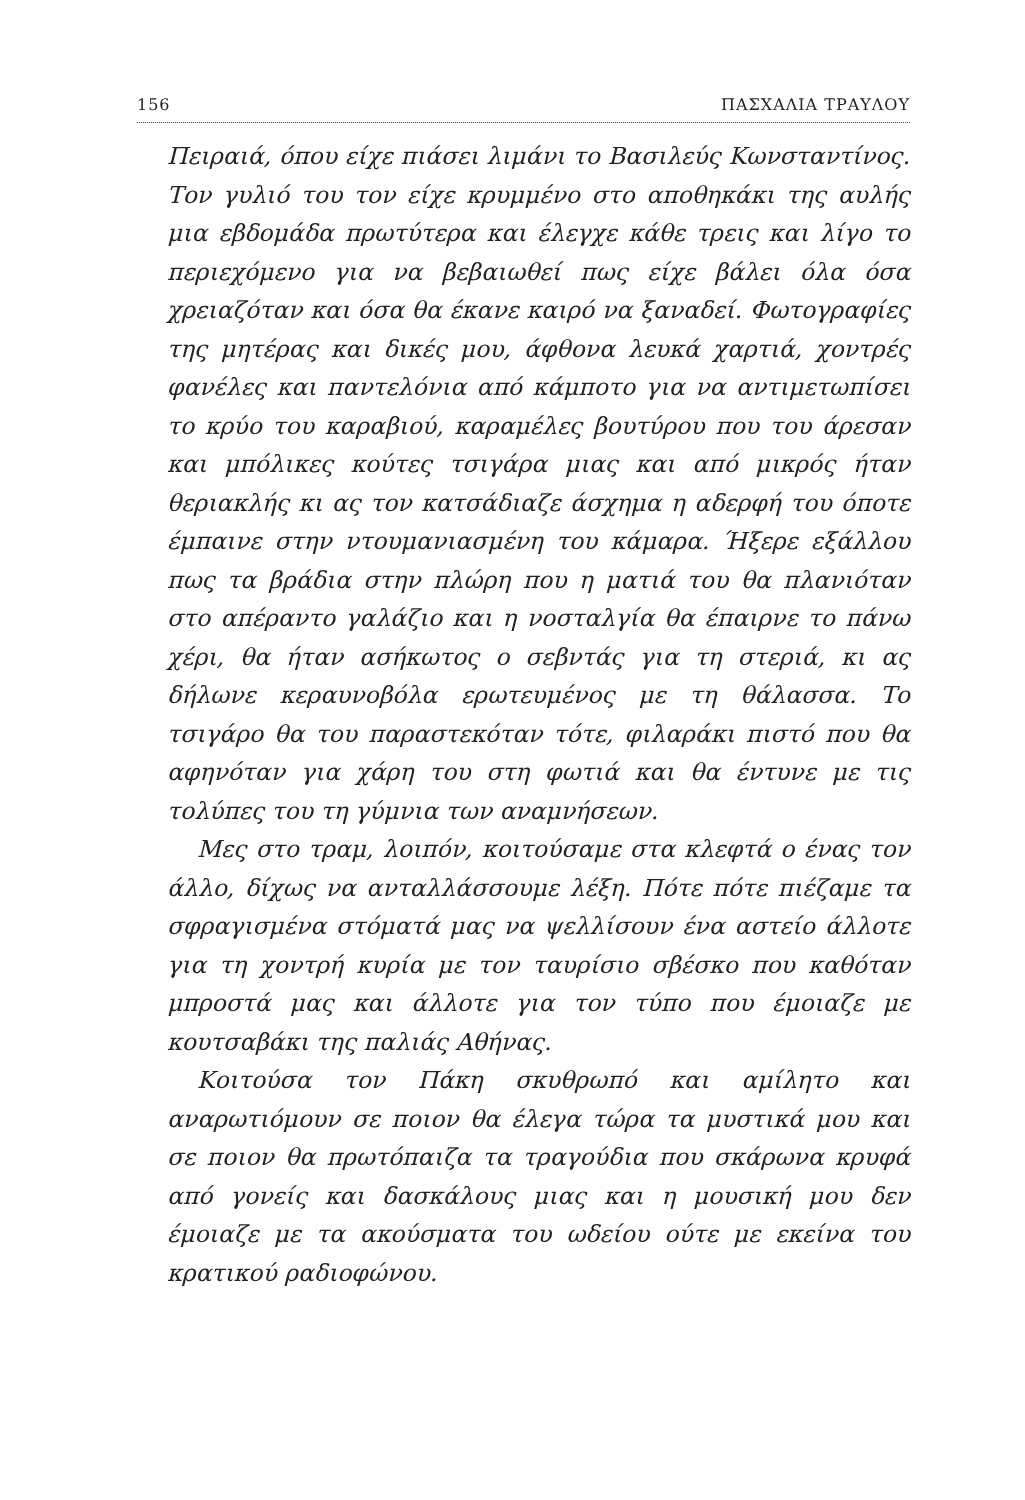156 ΠΑΣΧΑΛΙΑ ΤΡΑΥΛΟΥ
Πειραιά, όπου είχε πιάσει λιμάνι το Βασιλεύς Κωνσταντίνος. Τον γυλιό του τον είχε κρυμμένο στο αποθηκάκι της αυλής μια εβδομάδα πρωτύτερα και έλεγχε κάθε τρεις και λίγο το περιεχόμενο για να βεβαιωθεί πως είχε βάλει όλα όσα χρειαζόταν και όσα θα έκανε καιρό να ξαναδεί. Φωτογραφίες της μητέρας και δικές μου, άφθονα λευκά χαρτιά, χοντρές φανέλες και παντελόνια από κάμποτο για να αντιμετωπίσει το κρύο του καραβιού, καραμέλες βουτύρου που του άρεσαν και μπόλικες κούτες τσιγάρα μιας και από μικρός ήταν θεριακλής κι ας τον κατσάδιαζε άσχημα η αδερφή του όποτε έμπαινε στην ντουμανιασμένη του κάμαρα. Ήξερε εξάλλου πως τα βράδια στην πλώρη που η ματιά του θα πλανιόταν στο απέραντο γαλάζιο και η νοσταλγία θα έπαιρνε το πάνω χέρι, θα ήταν ασήκωτος ο σεβντάς για τη στεριά, κι ας δήλωνε κεραυνοβόλα ερωτευμένος με τη θάλασσα. Το τσιγάρο θα του παραστεκόταν τότε, φιλαράκι πιστό που θα αφηνόταν για χάρη του στη φωτιά και θα έντυνε με τις τολύπες του τη γύμνια των αναμνήσεων.
Μες στο τραμ, λοιπόν, κοιτούσαμε στα κλεφτά ο ένας τον άλλο, δίχως να ανταλλάσσουμε λέξη. Πότε πότε πιέζαμε τα σφραγισμένα στόματά μας να ψελλίσουν ένα αστείο άλλοτε για τη χοντρή κυρία με τον ταυρίσιο σβέσκο που καθόταν μπροστά μας και άλλοτε για τον τύπο που έμοιαζε με κουτσαβάκι της παλιάς Αθήνας.
Κοιτούσα τον Πάκη σκυθρωπό και αμίλητο και αναρωτιόμουν σε ποιον θα έλεγα τώρα τα μυστικά μου και σε ποιον θα πρωτόπαιζα τα τραγούδια που σκάρωνα κρυφά από γονείς και δασκάλους μιας και η μουσική μου δεν έμοιαζε με τα ακούσματα του ωδείου ούτε με εκείνα του κρατικού ραδιοφώνου.